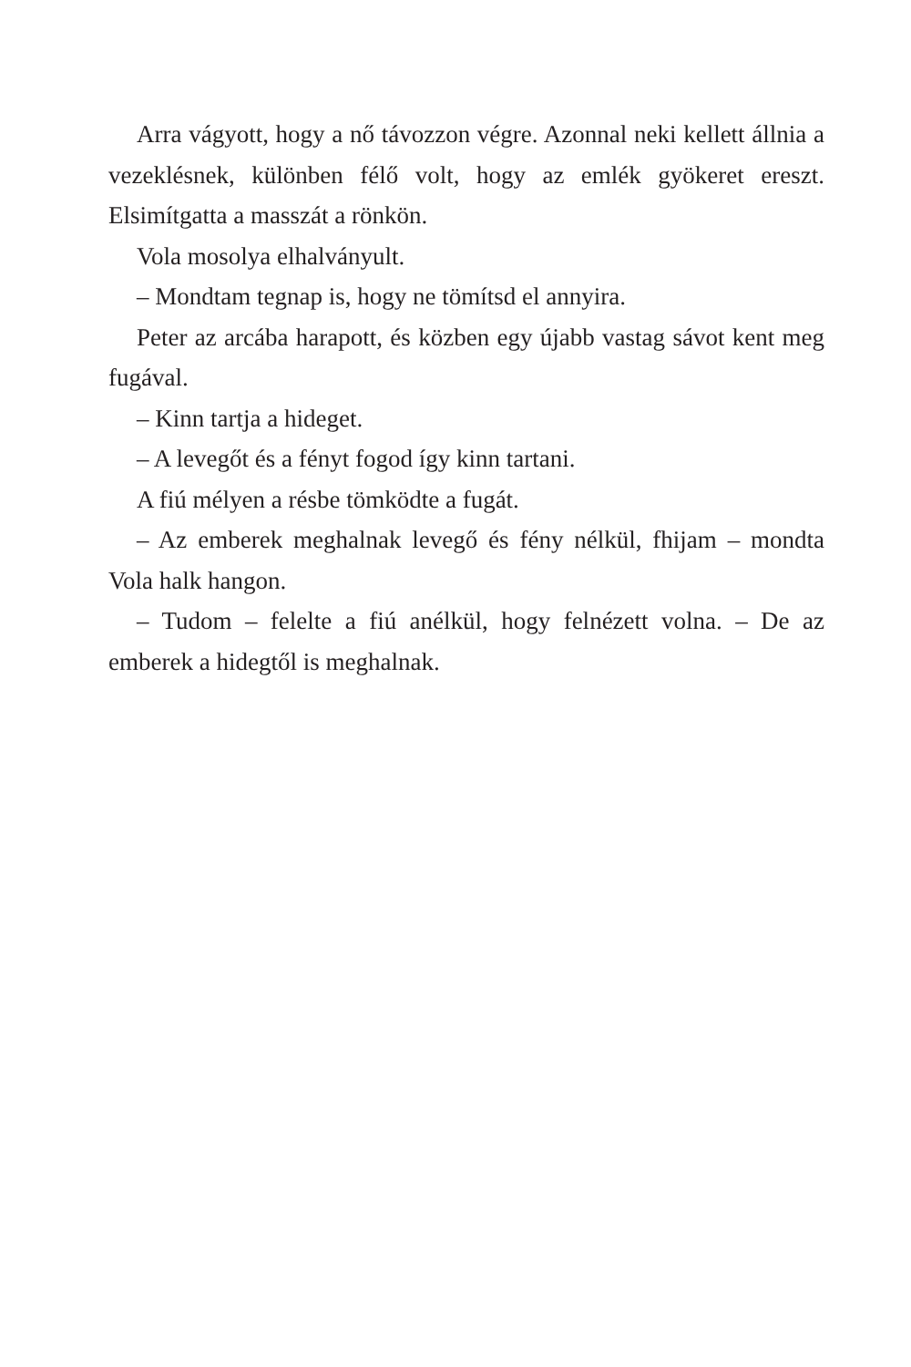Arra vágyott, hogy a nő távozzon végre. Azonnal neki kellett állnia a vezeklésnek, különben félő volt, hogy az emlék gyökeret ereszt. Elsimítgatta a masszát a rönkön.
Vola mosolya elhalványult.
– Mondtam tegnap is, hogy ne tömítsd el annyira.
Peter az arcába harapott, és közben egy újabb vastag sávot kent meg fugával.
– Kinn tartja a hideget.
– A levegőt és a fényt fogod így kinn tartani.
A fiú mélyen a résbe tömködte a fugát.
– Az emberek meghalnak levegő és fény nélkül, fhijam – mondta Vola halk hangon.
– Tudom – felelte a fiú anélkül, hogy felnézett volna. – De az emberek a hidegtől is meghalnak.